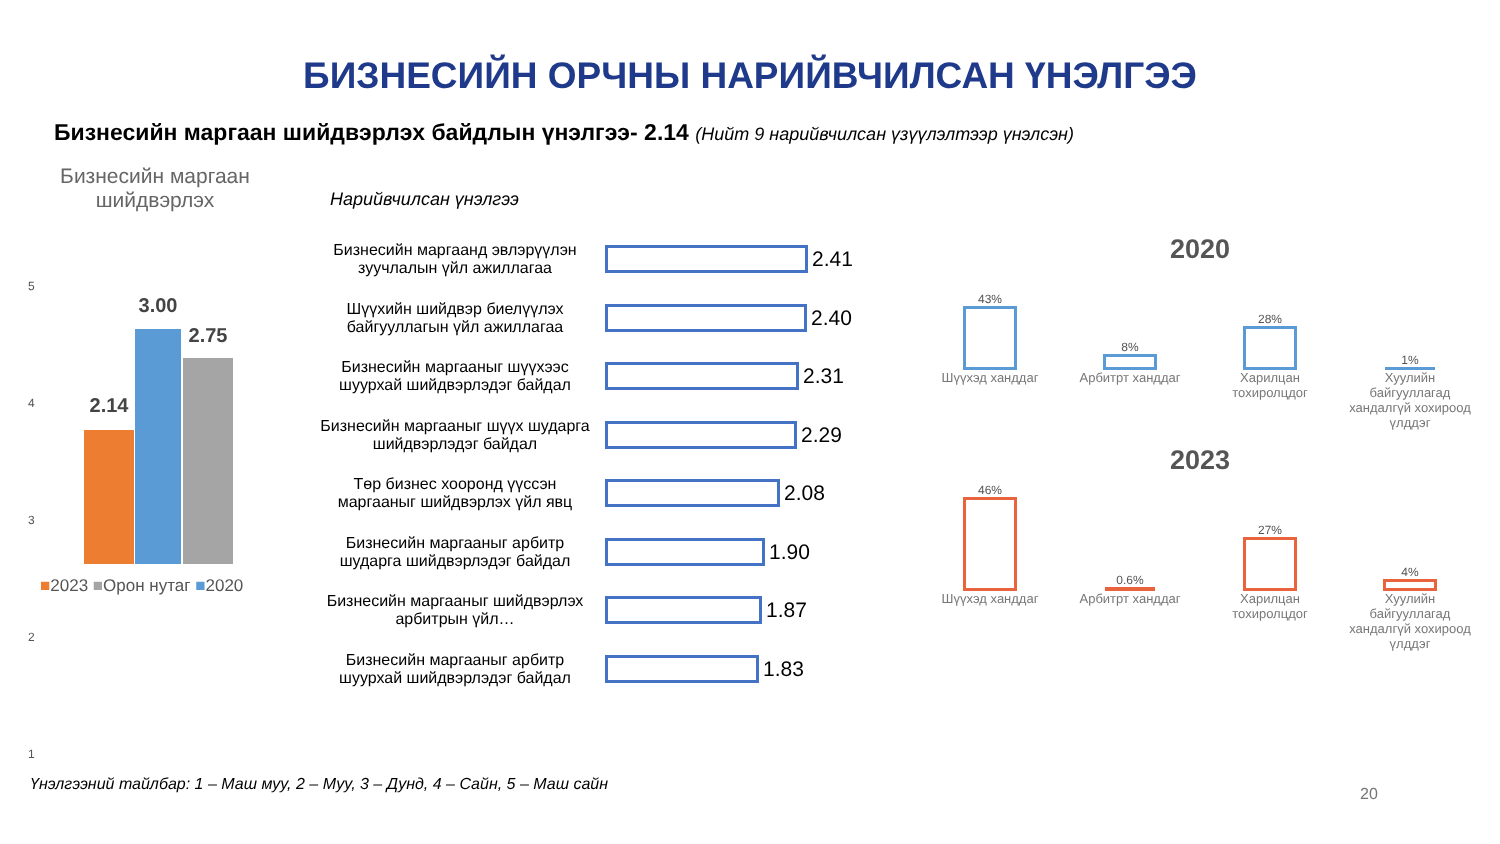БИЗНЕСИЙН ОРЧНЫ НАРИЙВЧИЛСАН ҮНЭЛГЭЭ
Бизнесийн маргаан шийдвэрлэх байдлын үнэлгээ- 2.14 (Нийт 9 нарийвчилсан үзүүлэлтээр үнэлсэн)
Бизнесийн маргаан шийдвэрлэх
5
4
3
2
1
2.14
3.00
2.75
■2023 ■Орон нутаг ■2020
Нарийвчилсан үнэлгээ
Бизнесийн маргаанд эвлэрүүлэн зуучлалын үйл ажиллагаа
2.41
Шүүхийн шийдвэр биелүүлэх байгууллагын үйл ажиллагаа
2.40
Бизнесийн маргааныг шүүхээс шуурхай шийдвэрлэдэг байдал
2.31
Бизнесийн маргааныг шүүх шударга шийдвэрлэдэг байдал
2.29
Төр бизнес хооронд үүссэн маргааныг шийдвэрлэх үйл явц
2.08
Бизнесийн маргааныг арбитр шударга шийдвэрлэдэг байдал
1.90
Бизнесийн маргааныг шийдвэрлэх арбитрын үйл…
1.87
Бизнесийн маргааныг арбитр шуурхай шийдвэрлэдэг байдал
1.83
2020
43%
8%
28%
1%
Шүүхэд ханддаг Арбитрт ханддаг Харилцан тохиролцдог
Хуулийн байгууллагад хандалгүй хохироод үлддэг
2023
46%
0.6%
27%
4%
Шүүхэд ханддаг Арбитрт ханддаг Харилцан тохиролцдог
Хуулийн байгууллагад хандалгүй хохироод үлддэг
Үнэлгээний тайлбар: 1 – Маш муу, 2 – Муу, 3 – Дунд, 4 – Сайн, 5 – Маш сайн
20